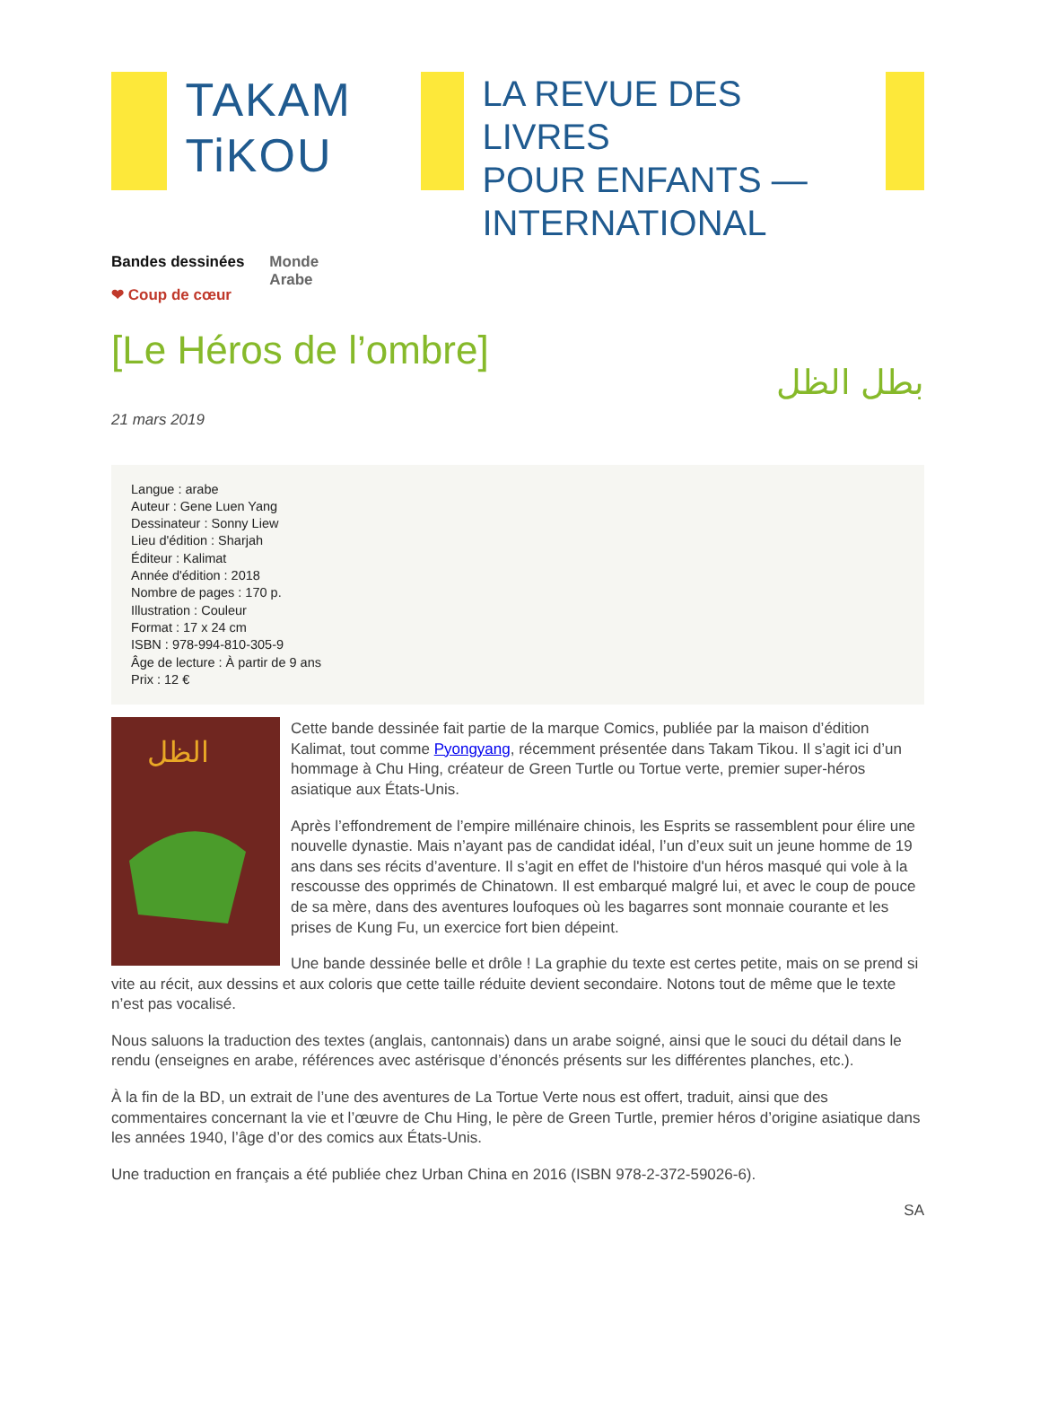TAKAM
TiKOU
LA REVUE DES LIVRES
POUR ENFANTS —
INTERNATIONAL
Bandes dessinées
❤ Coup de cœur
Monde
Arabe
[Le Héros de l’ombre]
بطل الظل
21 mars 2019
Langue : arabe
Auteur : Gene Luen Yang
Dessinateur : Sonny Liew
Lieu d'édition : Sharjah
Éditeur : Kalimat
Année d'édition : 2018
Nombre de pages : 170 p.
Illustration : Couleur
Format : 17 x 24 cm
ISBN : 978-994-810-305-9
Âge de lecture : À partir de 9 ans
Prix : 12 €
الظل
Cette bande dessinée fait partie de la marque Comics, publiée par la maison d’édition Kalimat, tout comme Pyongyang, récemment présentée dans Takam Tikou. Il s’agit ici d’un hommage à Chu Hing, créateur de Green Turtle ou Tortue verte, premier super-héros asiatique aux États-Unis.
Après l’effondrement de l’empire millénaire chinois, les Esprits se rassemblent pour élire une nouvelle dynastie. Mais n’ayant pas de candidat idéal, l’un d’eux suit un jeune homme de 19 ans dans ses récits d’aventure. Il s’agit en effet de l'histoire d'un héros masqué qui vole à la rescousse des opprimés de Chinatown. Il est embarqué malgré lui, et avec le coup de pouce de sa mère, dans des aventures loufoques où les bagarres sont monnaie courante et les prises de Kung Fu, un exercice fort bien dépeint.
Une bande dessinée belle et drôle ! La graphie du texte est certes petite, mais on se prend si vite au récit, aux dessins et aux coloris que cette taille réduite devient secondaire. Notons tout de même que le texte n’est pas vocalisé.
Nous saluons la traduction des textes (anglais, cantonnais) dans un arabe soigné, ainsi que le souci du détail dans le rendu (enseignes en arabe, références avec astérisque d’énoncés présents sur les différentes planches, etc.).
À la fin de la BD, un extrait de l’une des aventures de La Tortue Verte nous est offert, traduit, ainsi que des commentaires concernant la vie et l’œuvre de Chu Hing, le père de Green Turtle, premier héros d’origine asiatique dans les années 1940, l’âge d’or des comics aux États-Unis.
Une traduction en français a été publiée chez Urban China en 2016 (ISBN 978-2-372-59026-6).
SA